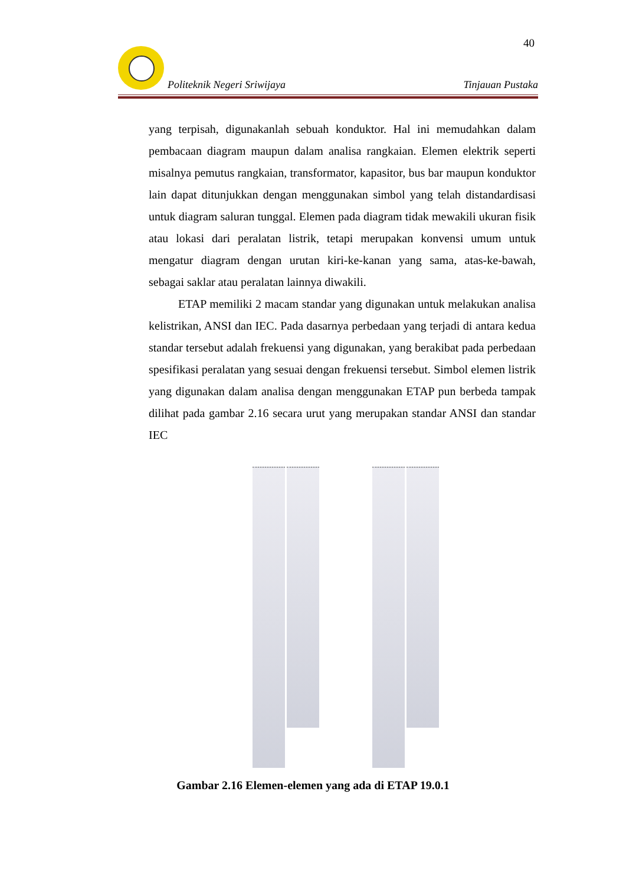40
Politeknik Negeri Sriwijaya Tinjauan Pustaka
yang terpisah, digunakanlah sebuah konduktor. Hal ini memudahkan dalam pembacaan diagram maupun dalam analisa rangkaian. Elemen elektrik seperti misalnya pemutus rangkaian, transformator, kapasitor, bus bar maupun konduktor lain dapat ditunjukkan dengan menggunakan simbol yang telah distandardisasi untuk diagram saluran tunggal. Elemen pada diagram tidak mewakili ukuran fisik atau lokasi dari peralatan listrik, tetapi merupakan konvensi umum untuk mengatur diagram dengan urutan kiri-ke-kanan yang sama, atas-ke-bawah, sebagai saklar atau peralatan lainnya diwakili.
ETAP memiliki 2 macam standar yang digunakan untuk melakukan analisa kelistrikan, ANSI dan IEC. Pada dasarnya perbedaan yang terjadi di antara kedua standar tersebut adalah frekuensi yang digunakan, yang berakibat pada perbedaan spesifikasi peralatan yang sesuai dengan frekuensi tersebut. Simbol elemen listrik yang digunakan dalam analisa dengan menggunakan ETAP pun berbeda tampak dilihat pada gambar 2.16 secara urut yang merupakan standar ANSI dan standar IEC
Gambar 2.16 Elemen-elemen yang ada di ETAP 19.0.1